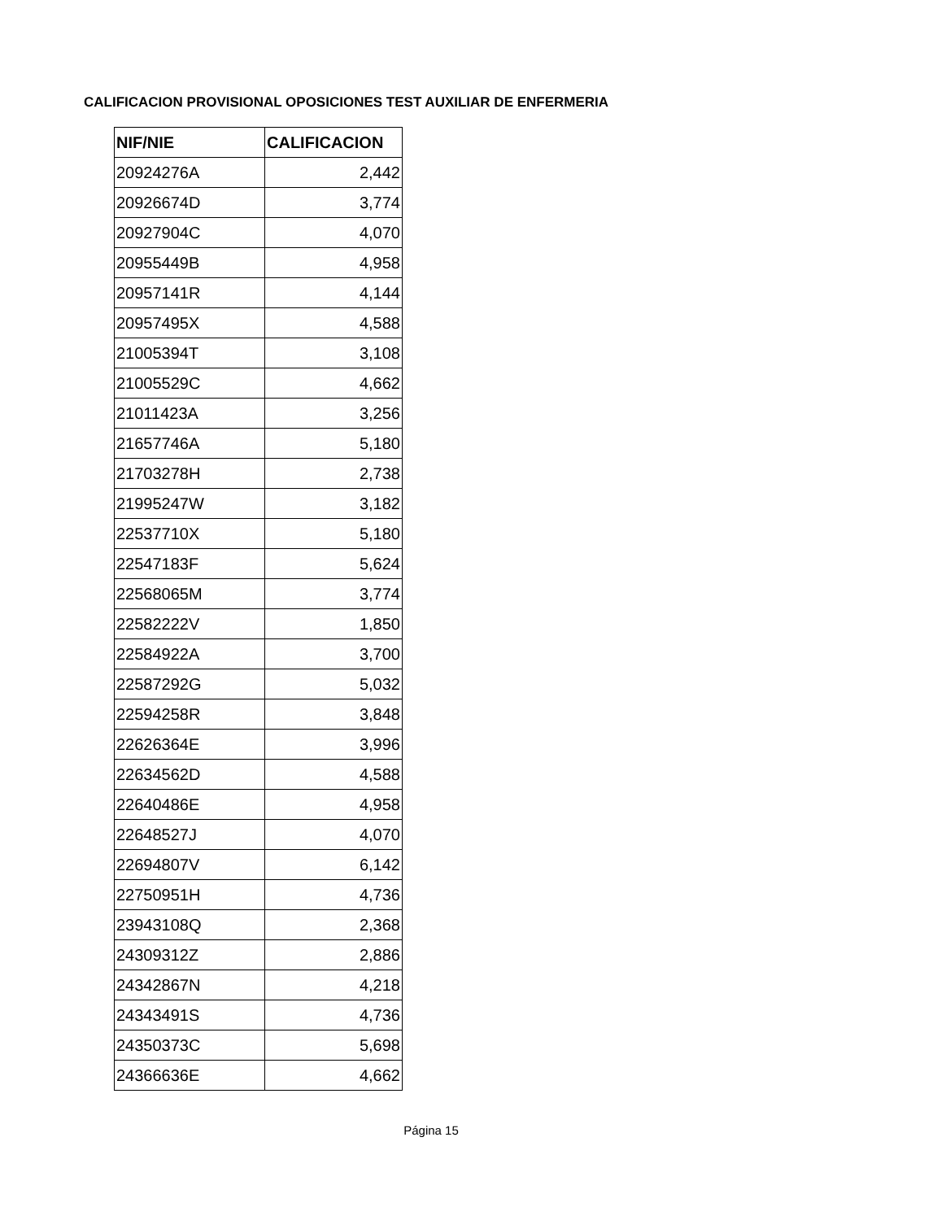CALIFICACION PROVISIONAL OPOSICIONES TEST AUXILIAR DE ENFERMERIA
| NIF/NIE | CALIFICACION |
| --- | --- |
| 20924276A | 2,442 |
| 20926674D | 3,774 |
| 20927904C | 4,070 |
| 20955449B | 4,958 |
| 20957141R | 4,144 |
| 20957495X | 4,588 |
| 21005394T | 3,108 |
| 21005529C | 4,662 |
| 21011423A | 3,256 |
| 21657746A | 5,180 |
| 21703278H | 2,738 |
| 21995247W | 3,182 |
| 22537710X | 5,180 |
| 22547183F | 5,624 |
| 22568065M | 3,774 |
| 22582222V | 1,850 |
| 22584922A | 3,700 |
| 22587292G | 5,032 |
| 22594258R | 3,848 |
| 22626364E | 3,996 |
| 22634562D | 4,588 |
| 22640486E | 4,958 |
| 22648527J | 4,070 |
| 22694807V | 6,142 |
| 22750951H | 4,736 |
| 23943108Q | 2,368 |
| 24309312Z | 2,886 |
| 24342867N | 4,218 |
| 24343491S | 4,736 |
| 24350373C | 5,698 |
| 24366636E | 4,662 |
Página 15